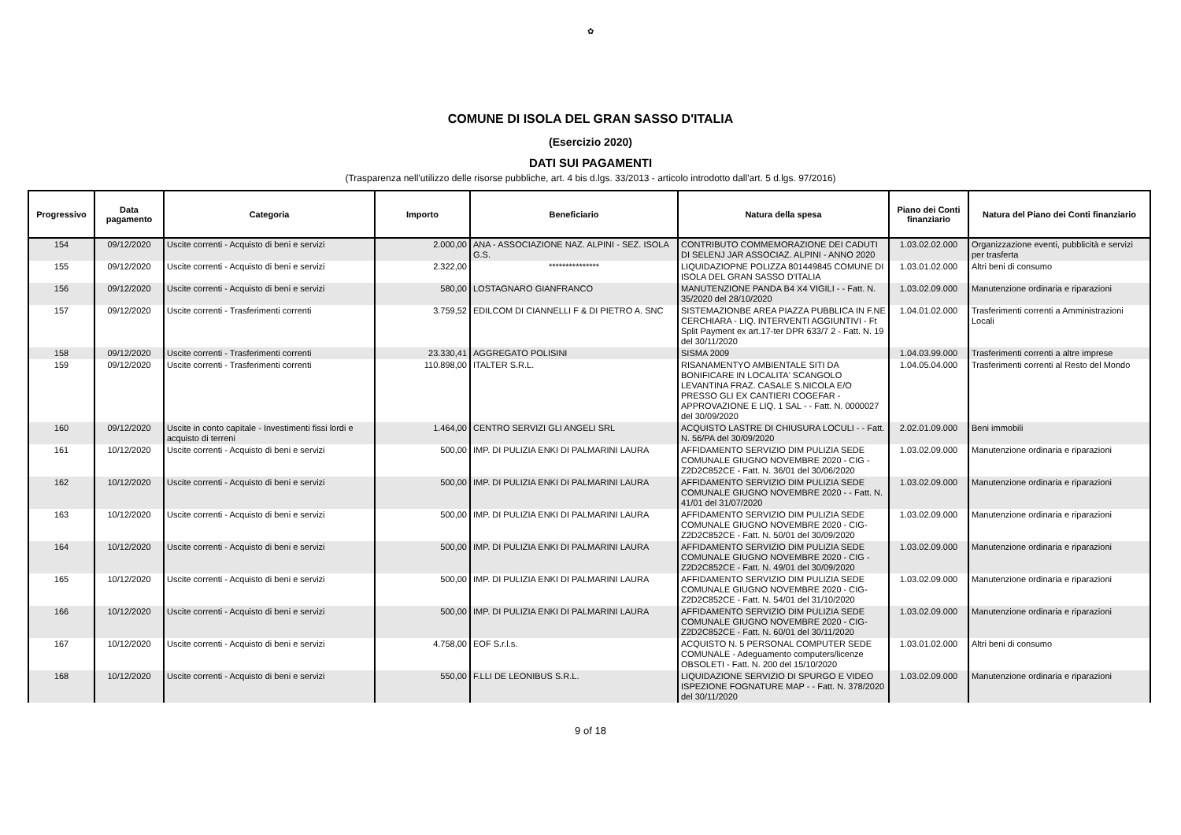✿
COMUNE DI ISOLA DEL GRAN SASSO D'ITALIA
(Esercizio 2020)
DATI SUI PAGAMENTI
(Trasparenza nell'utilizzo delle risorse pubbliche, art. 4 bis d.lgs. 33/2013 - articolo introdotto dall'art. 5 d.lgs. 97/2016)
| Progressivo | Data pagamento | Categoria | Importo | Beneficiario | Natura della spesa | Piano dei Conti finanziario | Natura del Piano dei Conti finanziario |
| --- | --- | --- | --- | --- | --- | --- | --- |
| 154 | 09/12/2020 | Uscite correnti - Acquisto di beni e servizi | 2.000,00 | ANA - ASSOCIAZIONE NAZ. ALPINI - SEZ. ISOLA G.S. | CONTRIBUTO COMMEMORAZIONE DEI CADUTI DI SELENJ JAR ASSOCIAZ. ALPINI - ANNO 2020 | 1.03.02.02.000 | Organizzazione eventi, pubblicità e servizi per trasferta |
| 155 | 09/12/2020 | Uscite correnti - Acquisto di beni e servizi | 2.322,00 | *************** | LIQUIDAZIOPNE POLIZZA 801449845 COMUNE DI ISOLA DEL GRAN SASSO D'ITALIA | 1.03.01.02.000 | Altri beni di consumo |
| 156 | 09/12/2020 | Uscite correnti - Acquisto di beni e servizi | 580,00 | LOSTAGNARO GIANFRANCO | MANUTENZIONE PANDA B4 X4 VIGILI - - Fatt. N. 35/2020 del 28/10/2020 | 1.03.02.09.000 | Manutenzione ordinaria e riparazioni |
| 157 | 09/12/2020 | Uscite correnti - Trasferimenti correnti | 3.759,52 | EDILCOM DI CIANNELLI F & DI PIETRO A. SNC | SISTEMAZIONBE AREA PIAZZA PUBBLICA IN F.NE CERCHIARA - LIQ. INTERVENTI AGGIUNTIVI - Ft Split Payment ex art.17-ter DPR 633/7 2 - Fatt. N. 19 del 30/11/2020 | 1.04.01.02.000 | Trasferimenti correnti a Amministrazioni Locali |
| 158 | 09/12/2020 | Uscite correnti - Trasferimenti correnti | 23.330,41 | AGGREGATO POLISINI | SISMA 2009 | 1.04.03.99.000 | Trasferimenti correnti a altre imprese |
| 159 | 09/12/2020 | Uscite correnti - Trasferimenti correnti | 110.898,00 | ITALTER S.R.L. | RISANAMENTYO AMBIENTALE SITI DA BONIFICARE IN LOCALITA' SCANGOLO LEVANTINA FRAZ. CASALE S.NICOLA E/O PRESSO GLI EX CANTIERI COGEFAR - APPROVAZIONE E LIQ. 1 SAL - - Fatt. N. 0000027 del 30/09/2020 | 1.04.05.04.000 | Trasferimenti correnti al Resto del Mondo |
| 160 | 09/12/2020 | Uscite in conto capitale - Investimenti fissi lordi e acquisto di terreni | 1.464,00 | CENTRO SERVIZI GLI ANGELI SRL | ACQUISTO LASTRE DI CHIUSURA LOCULI - - Fatt. N. 56/PA del 30/09/2020 | 2.02.01.09.000 | Beni immobili |
| 161 | 10/12/2020 | Uscite correnti - Acquisto di beni e servizi | 500,00 | IMP. DI PULIZIA ENKI DI PALMARINI LAURA | AFFIDAMENTO SERVIZIO DIM PULIZIA SEDE COMUNALE GIUGNO NOVEMBRE 2020 - CIG - Z2D2C852CE - Fatt. N. 36/01 del 30/06/2020 | 1.03.02.09.000 | Manutenzione ordinaria e riparazioni |
| 162 | 10/12/2020 | Uscite correnti - Acquisto di beni e servizi | 500,00 | IMP. DI PULIZIA ENKI DI PALMARINI LAURA | AFFIDAMENTO SERVIZIO DIM PULIZIA SEDE COMUNALE GIUGNO NOVEMBRE 2020 - - Fatt. N. 41/01 del 31/07/2020 | 1.03.02.09.000 | Manutenzione ordinaria e riparazioni |
| 163 | 10/12/2020 | Uscite correnti - Acquisto di beni e servizi | 500,00 | IMP. DI PULIZIA ENKI DI PALMARINI LAURA | AFFIDAMENTO SERVIZIO DIM PULIZIA SEDE COMUNALE GIUGNO NOVEMBRE 2020 - CIG-Z2D2C852CE - Fatt. N. 50/01 del 30/09/2020 | 1.03.02.09.000 | Manutenzione ordinaria e riparazioni |
| 164 | 10/12/2020 | Uscite correnti - Acquisto di beni e servizi | 500,00 | IMP. DI PULIZIA ENKI DI PALMARINI LAURA | AFFIDAMENTO SERVIZIO DIM PULIZIA SEDE COMUNALE GIUGNO NOVEMBRE 2020 - CIG - Z2D2C852CE - Fatt. N. 49/01 del 30/09/2020 | 1.03.02.09.000 | Manutenzione ordinaria e riparazioni |
| 165 | 10/12/2020 | Uscite correnti - Acquisto di beni e servizi | 500,00 | IMP. DI PULIZIA ENKI DI PALMARINI LAURA | AFFIDAMENTO SERVIZIO DIM PULIZIA SEDE COMUNALE GIUGNO NOVEMBRE 2020 - CIG-Z2D2C852CE - Fatt. N. 54/01 del 31/10/2020 | 1.03.02.09.000 | Manutenzione ordinaria e riparazioni |
| 166 | 10/12/2020 | Uscite correnti - Acquisto di beni e servizi | 500,00 | IMP. DI PULIZIA ENKI DI PALMARINI LAURA | AFFIDAMENTO SERVIZIO DIM PULIZIA SEDE COMUNALE GIUGNO NOVEMBRE 2020 - CIG-Z2D2C852CE - Fatt. N. 60/01 del 30/11/2020 | 1.03.02.09.000 | Manutenzione ordinaria e riparazioni |
| 167 | 10/12/2020 | Uscite correnti - Acquisto di beni e servizi | 4.758,00 | EOF S.r.l.s. | ACQUISTO N. 5 PERSONAL COMPUTER SEDE COMUNALE - Adeguamento computers/licenze OBSOLETI - Fatt. N. 200 del 15/10/2020 | 1.03.01.02.000 | Altri beni di consumo |
| 168 | 10/12/2020 | Uscite correnti - Acquisto di beni e servizi | 550,00 | F.LLI DE LEONIBUS S.R.L. | LIQUIDAZIONE SERVIZIO DI SPURGO E VIDEO ISPEZIONE FOGNATURE MAP - - Fatt. N. 378/2020 del 30/11/2020 | 1.03.02.09.000 | Manutenzione ordinaria e riparazioni |
9 of 18